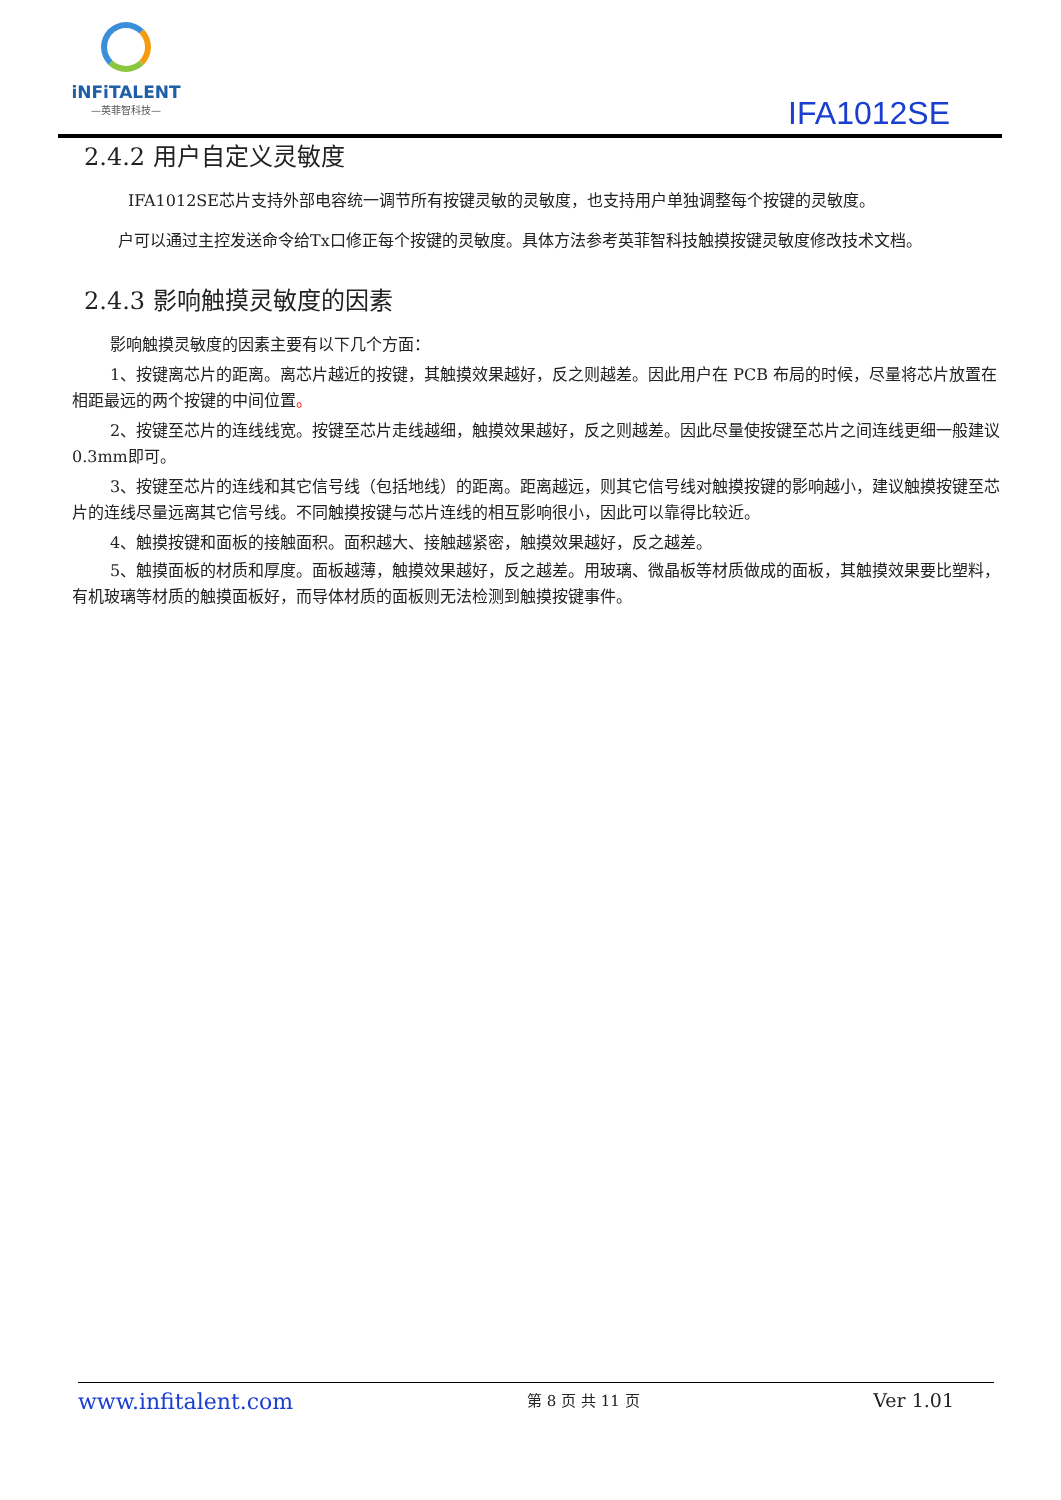iNFiTALENT
—英菲智科技—
IFA1012SE
2.4.2 用户自定义灵敏度
IFA1012SE芯片支持外部电容统一调节所有按键灵敏的灵敏度，也支持用户单独调整每个按键的灵敏度。
户可以通过主控发送命令给Tx口修正每个按键的灵敏度。具体方法参考英菲智科技触摸按键灵敏度修改技术文档。
2.4.3 影响触摸灵敏度的因素
影响触摸灵敏度的因素主要有以下几个方面：
1、按键离芯片的距离。离芯片越近的按键，其触摸效果越好，反之则越差。因此用户在 PCB 布局的时候，尽量将芯片放置在相距最远的两个按键的中间位置。
2、按键至芯片的连线线宽。按键至芯片走线越细，触摸效果越好，反之则越差。因此尽量使按键至芯片之间连线更细一般建议0.3mm即可。
3、按键至芯片的连线和其它信号线（包括地线）的距离。距离越远，则其它信号线对触摸按键的影响越小，建议触摸按键至芯片的连线尽量远离其它信号线。不同触摸按键与芯片连线的相互影响很小，因此可以靠得比较近。
4、触摸按键和面板的接触面积。面积越大、接触越紧密，触摸效果越好，反之越差。
5、触摸面板的材质和厚度。面板越薄，触摸效果越好，反之越差。用玻璃、微晶板等材质做成的面板，其触摸效果要比塑料，有机玻璃等材质的触摸面板好，而导体材质的面板则无法检测到触摸按键事件。
www.infitalent.com 第 8 页 共 11 页 Ver 1.01